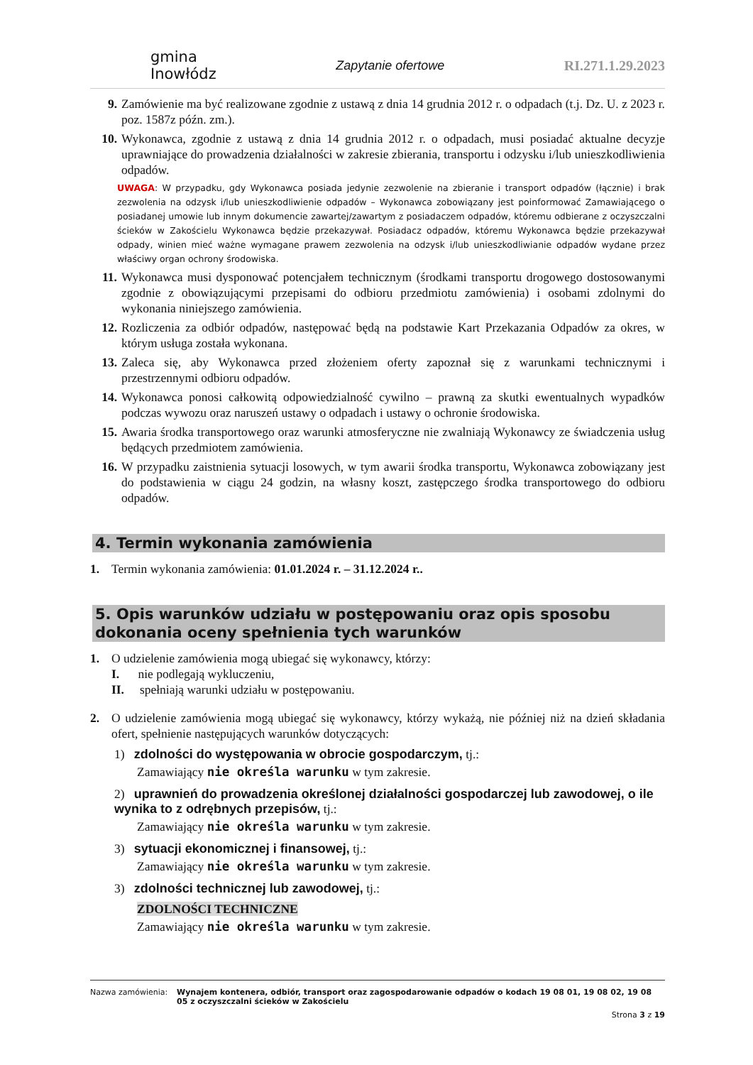gmina
Inowłódz
Zapytanie ofertowe RI.271.1.29.2023
9. Zamówienie ma być realizowane zgodnie z ustawą z dnia 14 grudnia 2012 r. o odpadach (t.j. Dz. U. z 2023 r. poz. 1587z późn. zm.).
10. Wykonawca, zgodnie z ustawą z dnia 14 grudnia 2012 r. o odpadach, musi posiadać aktualne decyzje uprawniające do prowadzenia działalności w zakresie zbierania, transportu i odzysku i/lub unieszkodliwienia odpadów.
UWAGA: W przypadku, gdy Wykonawca posiada jedynie zezwolenie na zbieranie i transport odpadów (łącznie) i brak zezwolenia na odzysk i/lub unieszkodliwienie odpadów – Wykonawca zobowiązany jest poinformować Zamawiającego o posiadanej umowie lub innym dokumencie zawartej/zawartym z posiadaczem odpadów, któremu odbierane z oczyszczalni ścieków w Zakościelu Wykonawca będzie przekazywał. Posiadacz odpadów, któremu Wykonawca będzie przekazywał odpady, winien mieć ważne wymagane prawem zezwolenia na odzysk i/lub unieszkodliwianie odpadów wydane przez właściwy organ ochrony środowiska.
11. Wykonawca musi dysponować potencjałem technicznym (środkami transportu drogowego dostosowanymi zgodnie z obowiązującymi przepisami do odbioru przedmiotu zamówienia) i osobami zdolnymi do wykonania niniejszego zamówienia.
12. Rozliczenia za odbiór odpadów, następować będą na podstawie Kart Przekazania Odpadów za okres, w którym usługa została wykonana.
13. Zaleca się, aby Wykonawca przed złożeniem oferty zapoznał się z warunkami technicznymi i przestrzennymi odbioru odpadów.
14. Wykonawca ponosi całkowitą odpowiedzialność cywilno – prawną za skutki ewentualnych wypadków podczas wywozu oraz naruszeń ustawy o odpadach i ustawy o ochronie środowiska.
15. Awaria środka transportowego oraz warunki atmosferyczne nie zwalniają Wykonawcy ze świadczenia usług będących przedmiotem zamówienia.
16. W przypadku zaistnienia sytuacji losowych, w tym awarii środka transportu, Wykonawca zobowiązany jest do podstawienia w ciągu 24 godzin, na własny koszt, zastępczego środka transportowego do odbioru odpadów.
4. Termin wykonania zamówienia
1. Termin wykonania zamówienia: 01.01.2024 r. – 31.12.2024 r..
5. Opis warunków udziału w postępowaniu oraz opis sposobu dokonania oceny spełnienia tych warunków
1. O udzielenie zamówienia mogą ubiegać się wykonawcy, którzy:
I. nie podlegają wykluczeniu,
II. spełniają warunki udziału w postępowaniu.
2. O udzielenie zamówienia mogą ubiegać się wykonawcy, którzy wykażą, nie później niż na dzień składania ofert, spełnienie następujących warunków dotyczących:
1) zdolności do występowania w obrocie gospodarczym, tj.:
Zamawiający nie określa warunku w tym zakresie.
2) uprawnień do prowadzenia określonej działalności gospodarczej lub zawodowej, o ile wynika to z odrębnych przepisów, tj.:
Zamawiający nie określa warunku w tym zakresie.
3) sytuacji ekonomicznej i finansowej, tj.:
Zamawiający nie określa warunku w tym zakresie.
3) zdolności technicznej lub zawodowej, tj.:
ZDOLNOŚCI TECHNICZNE
Zamawiający nie określa warunku w tym zakresie.
Nazwa zamówienia: Wynajem kontenera, odbiór, transport oraz zagospodarowanie odpadów o kodach 19 08 01, 19 08 02, 19 08 05 z oczyszczalni ścieków w Zakościelu
Strona 3 z 19